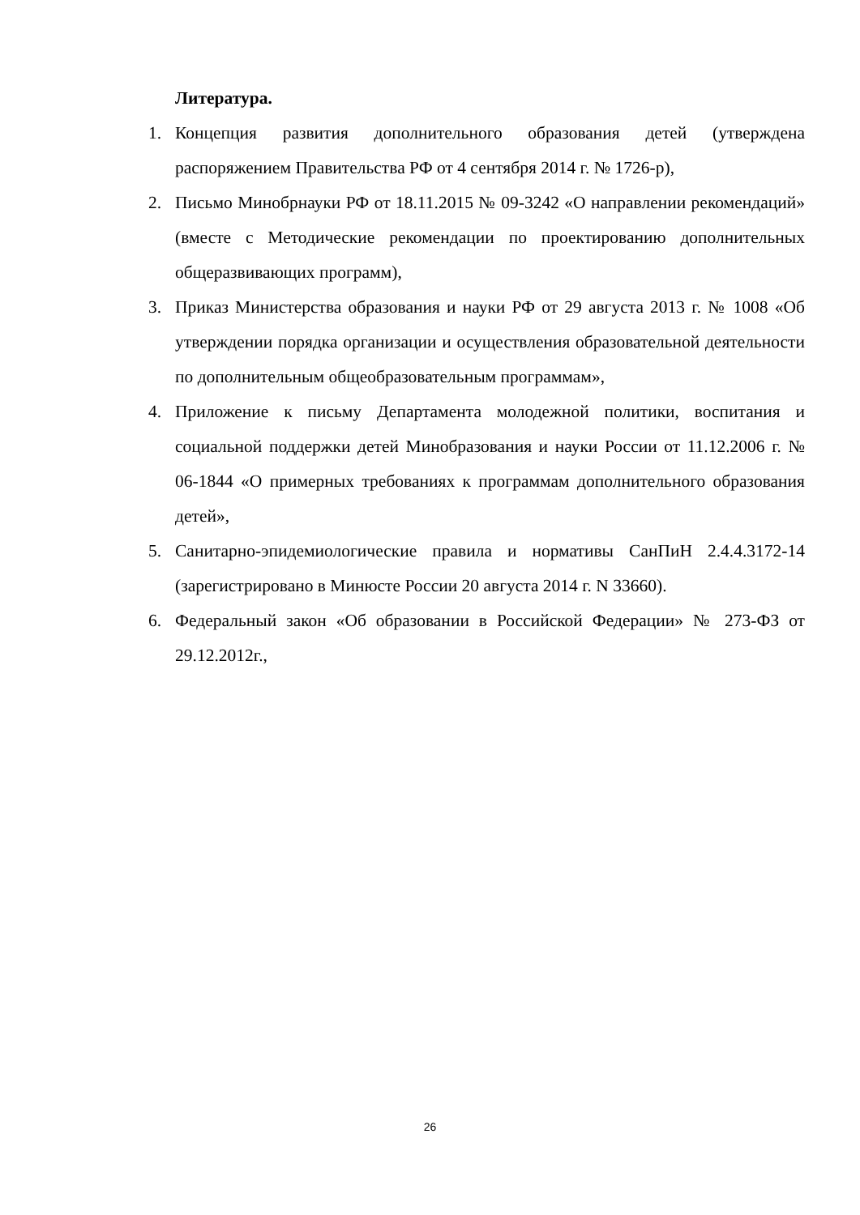Литература.
1. Концепция развития дополнительного образования детей (утверждена распоряжением Правительства РФ от 4 сентября 2014 г. № 1726-р),
2. Письмо Минобрнауки РФ от 18.11.2015 № 09-3242 «О направлении рекомендаций» (вместе с Методические рекомендации по проектированию дополнительных общеразвивающих программ),
3. Приказ Министерства образования и науки РФ от 29 августа 2013 г. № 1008 «Об утверждении порядка организации и осуществления образовательной деятельности по дополнительным общеобразовательным программам»,
4. Приложение к письму Департамента молодежной политики, воспитания и социальной поддержки детей Минобразования и науки России от 11.12.2006 г. № 06-1844 «О примерных требованиях к программам дополнительного образования детей»,
5. Санитарно-эпидемиологические правила и нормативы СанПиН 2.4.4.3172-14 (зарегистрировано в Минюсте России 20 августа 2014 г. N 33660).
6. Федеральный закон «Об образовании в Российской Федерации» № 273-ФЗ от 29.12.2012г.,
26